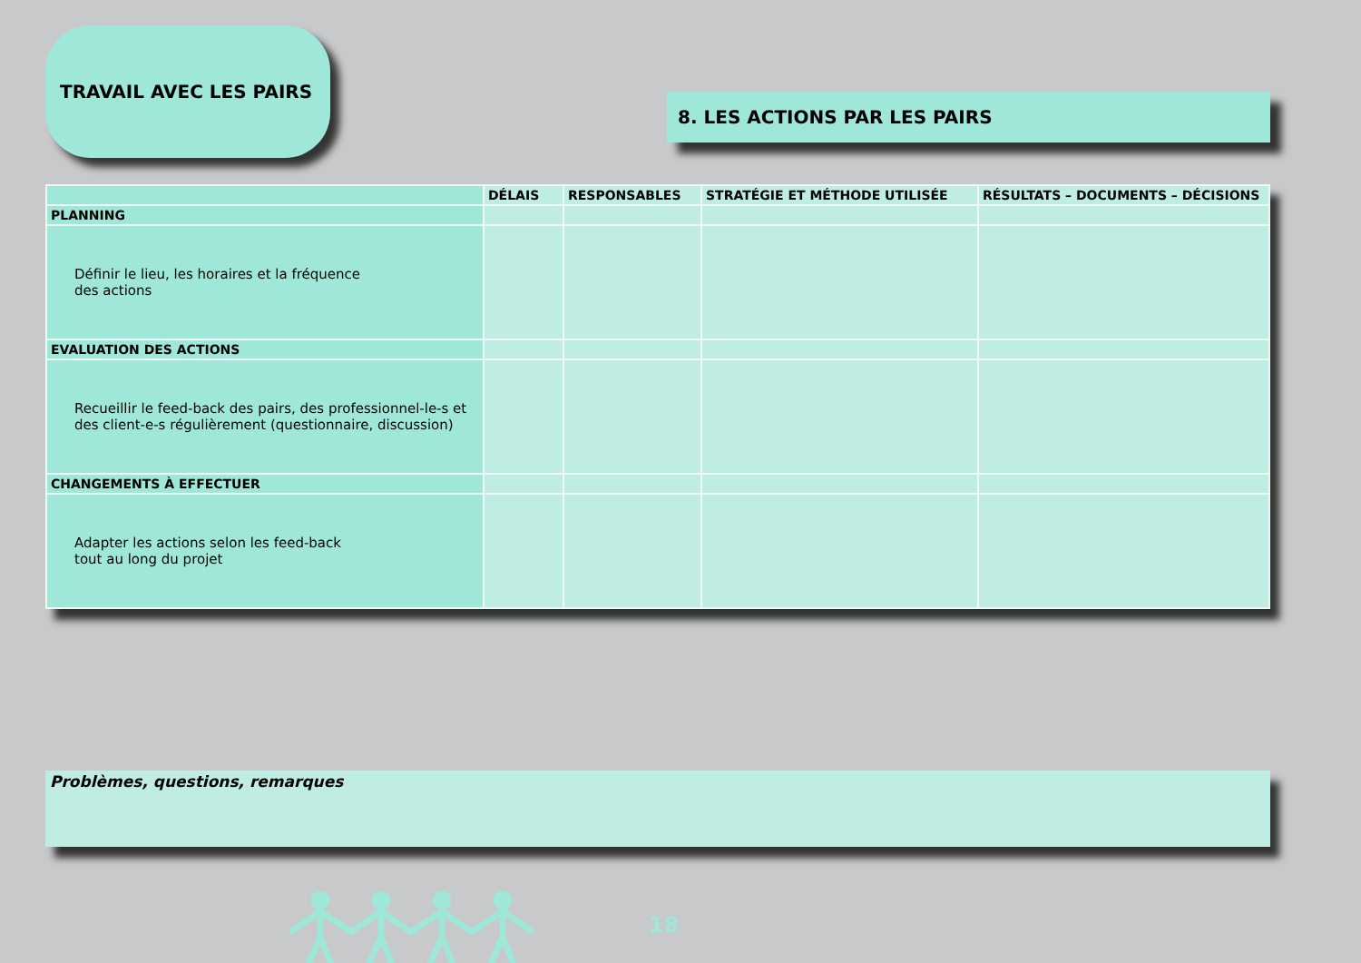TRAVAIL AVEC LES PAIRS
8. LES ACTIONS PAR LES PAIRS
| | DÉLAIS | RESPONSABLES | STRATÉGIE ET MÉTHODE UTILISÉE | RÉSULTATS – DOCUMENTS – DÉCISIONS |
| --- | --- | --- | --- | --- |
| PLANNING | | | | |
| Définir le lieu, les horaires et la fréquence des actions | | | | |
| EVALUATION DES ACTIONS | | | | |
| Recueillir le feed-back des pairs, des professionnel-le-s et des client-e-s régulièrement (questionnaire, discussion) | | | | |
| CHANGEMENTS À EFFECTUER | | | | |
| Adapter les actions selon les feed-back tout au long du projet | | | | |
Problèmes, questions, remarques
18